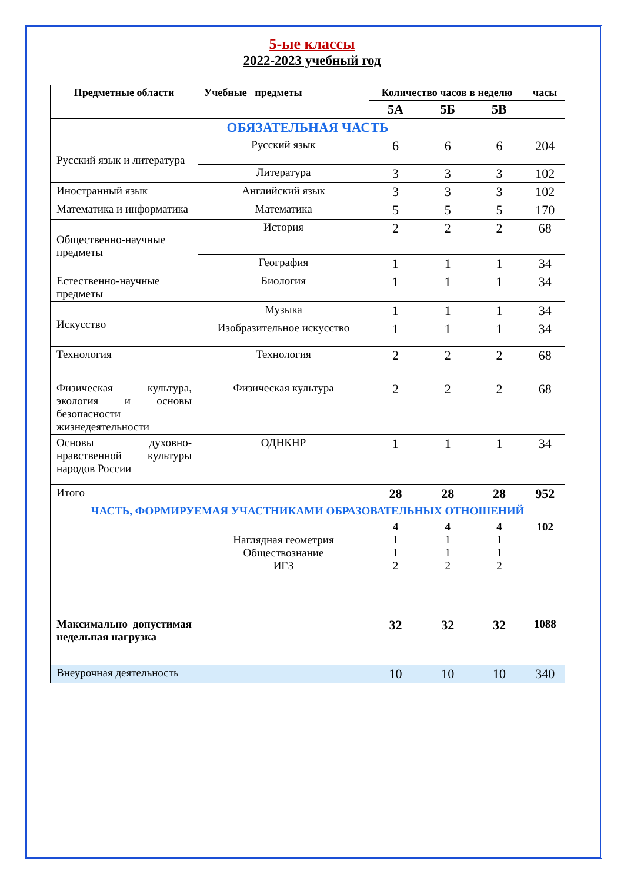5-ые классы
2022-2023 учебный год
| Предметные области | Учебные предметы | Количество часов в неделю | | | часы |
| --- | --- | --- | --- | --- | --- |
| | | 5А | 5Б | 5В | |
| ОБЯЗАТЕЛЬНАЯ ЧАСТЬ | | | | | |
| Русский язык и литература | Русский язык | 6 | 6 | 6 | 204 |
| | Литература | 3 | 3 | 3 | 102 |
| Иностранный язык | Английский язык | 3 | 3 | 3 | 102 |
| Математика и информатика | Математика | 5 | 5 | 5 | 170 |
| Общественно-научные предметы | История | 2 | 2 | 2 | 68 |
| | География | 1 | 1 | 1 | 34 |
| Естественно-научные предметы | Биология | 1 | 1 | 1 | 34 |
| Искусство | Музыка | 1 | 1 | 1 | 34 |
| | Изобразительное искусство | 1 | 1 | 1 | 34 |
| Технология | Технология | 2 | 2 | 2 | 68 |
| Физическая культура, экология и основы безопасности жизнедеятельности | Физическая культура | 2 | 2 | 2 | 68 |
| Основы духовно-нравственной культуры народов России | ОДНКНР | 1 | 1 | 1 | 34 |
| Итого | | 28 | 28 | 28 | 952 |
| ЧАСТЬ, ФОРМИРУЕМАЯ УЧАСТНИКАМИ ОБРАЗОВАТЕЛЬНЫХ ОТНОШЕНИЙ | | | | | |
| | Наглядная геометрия Обществознание ИГЗ | 4 1 1 2 | 4 1 1 2 | 4 1 1 2 | 102 |
| Максимально допустимая недельная нагрузка | | 32 | 32 | 32 | 1088 |
| Внеурочная деятельность | | 10 | 10 | 10 | 340 |